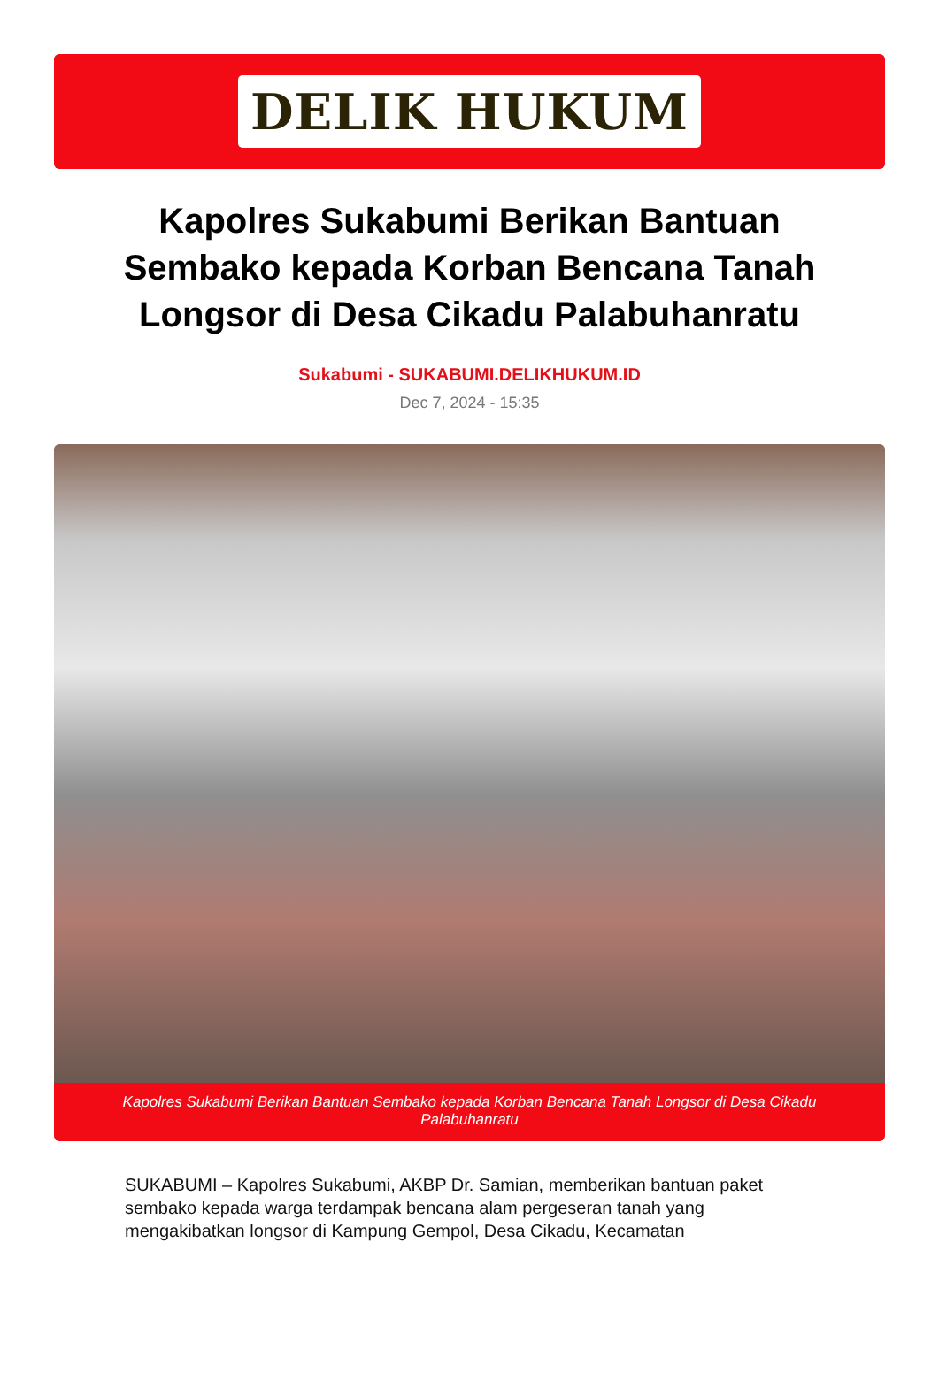DELIK HUKUM
Kapolres Sukabumi Berikan Bantuan Sembako kepada Korban Bencana Tanah Longsor di Desa Cikadu Palabuhanratu
Sukabumi - SUKABUMI.DELIKHUKUM.ID
Dec 7, 2024 - 15:35
Kapolres Sukabumi Berikan Bantuan Sembako kepada Korban Bencana Tanah Longsor di Desa Cikadu Palabuhanratu
SUKABUMI – Kapolres Sukabumi, AKBP Dr. Samian, memberikan bantuan paket sembako kepada warga terdampak bencana alam pergeseran tanah yang mengakibatkan longsor di Kampung Gempol, Desa Cikadu, Kecamatan